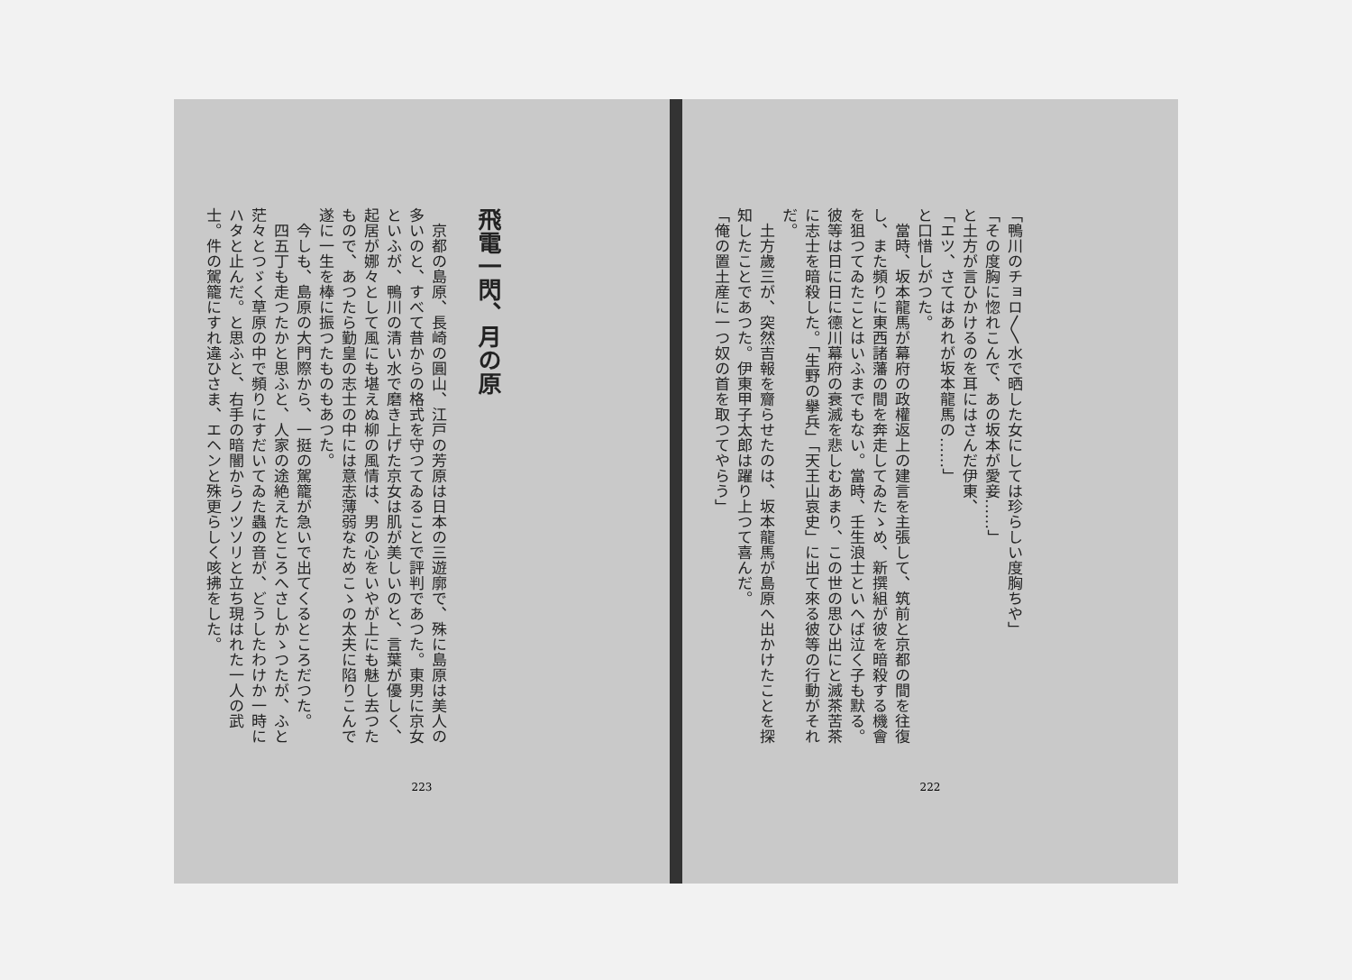「鴨川のチョロ〳〵水で晒した女にしては珍らしい度胸ちや」
「その度胸に惚れこんで、あの坂本が愛妾……」
と土方が言ひかけるのを耳にはさんだ伊東、
「エツ、さてはあれが坂本龍馬の……」
と口惜しがつた。
當時、坂本龍馬が幕府の政權返上の建言を主張して、筑前と京都の間を往復し、また頻りに東西諸藩の間を奔走してゐたゝめ、新撰組が彼を暗殺する機會を狙つてゐたことはいふまでもない。當時、壬生浪士といへば泣く子も默る。彼等は日に日に德川幕府の衰滅を悲しむあまり、この世の思ひ出にと滅茶苦茶に志士を暗殺した。「生野の擧兵」「天王山哀史」に出て來る彼等の行動がそれだ。
土方歲三が、突然吉報を齎らせたのは、坂本龍馬が島原へ出かけたことを探知したことであつた。伊東甲子太郎は躍り上つて喜んだ。
「俺の置土産に一つ奴の首を取つてやらう」
222
飛電一閃、月の原
京都の島原、長崎の圓山、江戸の芳原は日本の三遊廓で、殊に島原は美人の多いのと、すべて昔からの格式を守つてゐることで評判であつた。東男に京女といふが、鴨川の清い水で磨き上げた京女は肌が美しいのと、言葉が優しく、起居が娜々として風にも堪えぬ柳の風情は、男の心をいやが上にも魅し去つたもので、あつたら勤皇の志士の中には意志薄弱なためこゝの太夫に陷りこんで遂に一生を棒に振つたものもあつた。
今しも、島原の大門際から、一挺の駕籠が急いで出てくるところだつた。
四五丁も走つたかと思ふと、人家の途絶えたところへさしかゝつたが、ふと茫々とつゞく草原の中で頻りにすだいてゐた蟲の音が、どうしたわけか一時にハタと止んだ。と思ふと、右手の暗闇からノツソリと立ち現はれた一人の武士。件の駕籠にすれ違ひさま、エヘンと殊更らしく咳拂をした。
223